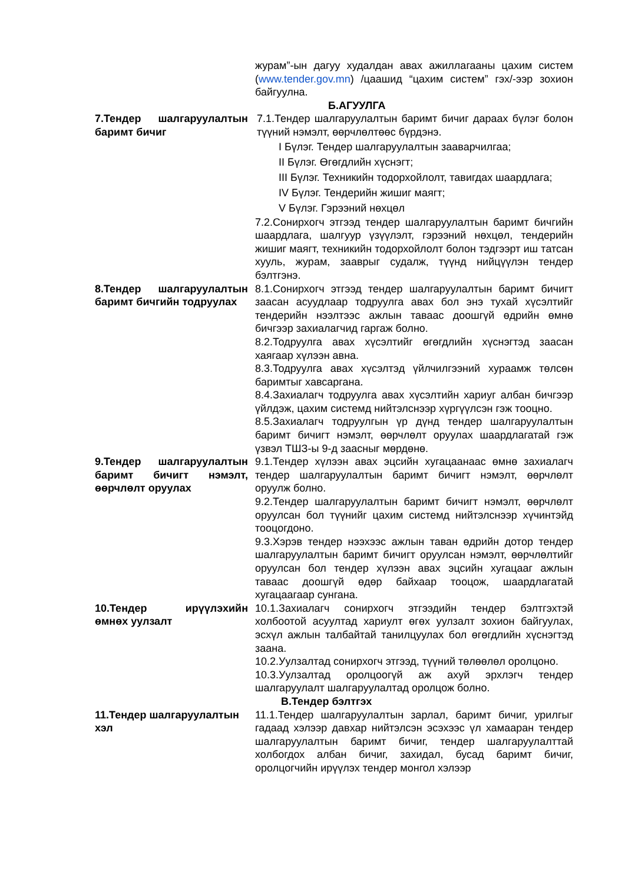журам”-ын дагуу худалдан авах ажиллагааны цахим систем (www.tender.gov.mn) /цаашид “цахим систем” гэх/-ээр зохион байгуулна.
Б.АГУУЛГА
7.Тендер шалгаруулалтын баримт бичиг
7.1.Тендер шалгаруулалтын баримт бичиг дараах бүлэг болон түүний нэмэлт, өөрчлөлтөөс бүрдэнэ.
I Бүлэг. Тендер шалгаруулалтын зааварчилгаа;
II Бүлэг. Өгөгдлийн хүснэгт;
III Бүлэг. Техникийн тодорхойлолт, тавигдах шаардлага;
IV Бүлэг. Тендерийн жишиг маягт;
V Бүлэг. Гэрээний нөхцөл
7.2.Сонирхогч этгээд тендер шалгаруулалтын баримт бичгийн шаардлага, шалгуур үзүүлэлт, гэрээний нөхцөл, тендерийн жишиг маягт, техникийн тодорхойлолт болон тэдгээрт иш татсан хууль, журам, зааврыг судалж, түүнд нийцүүлэн тендер бэлтгэнэ.
8.Тендер шалгаруулалтын баримт бичгийн тодруулах
8.1.Сонирхогч этгээд тендер шалгаруулалтын баримт бичигт заасан асуудлаар тодруулга авах бол энэ тухай хүсэлтийг тендерийн нээлтээс ажлын тавааc доошгүй өдрийн өмнө бичгээр захиалагчид гаргаж болно.
8.2.Тодруулга авах хүсэлтийг өгөгдлийн хүснэгтэд заасан хаягаар хүлээн авна.
8.3.Тодруулга авах хүсэлтэд үйлчилгээний хураамж төлсөн баримтыг хавсаргана.
8.4.Захиалагч тодруулга авах хүсэлтийн хариуг албан бичгээр үйлдэж, цахим системд нийтэлснээр хүргүүлсэн гэж тооцно.
8.5.Захиалагч тодруулгын үр дүнд тендер шалгаруулалтын баримт бичигт нэмэлт, өөрчлөлт оруулах шаардлагатай гэж үзвэл ТШЗ-ы 9-д заасныг мөрдөнө.
9.Тендер шалгаруулалтын баримт бичигт нэмэлт, өөрчлөлт оруулах
9.1.Тендер хүлээн авах эцсийн хугацаанаас өмнө захиалагч тендер шалгаруулалтын баримт бичигт нэмэлт, өөрчлөлт оруулж болно.
9.2.Тендер шалгаруулалтын баримт бичигт нэмэлт, өөрчлөлт оруулсан бол түүнийг цахим системд нийтэлснээр хүчинтэйд тооцогдоно.
9.3.Хэрэв тендер нээхээс ажлын таван өдрийн дотор тендер шалгаруулалтын баримт бичигт оруулсан нэмэлт, өөрчлөлтийг оруулсан бол тендер хүлээн авах эцсийн хугацааг ажлын тавааc доошгүй өдөр байхаар тооцож, шаардлагатай хугацаагаар сунгана.
10.Тендер ирүүлэхийн өмнөх уулзалт
10.1.Захиалагч сонирхогч этгээдийн тендер бэлтгэхтэй холбоотой асуултад хариулт өгөх уулзалт зохион байгуулах, эсхүл ажлын талбайтай танилцуулах бол өгөгдлийн хүснэгтэд заана.
10.2.Уулзалтад сонирхогч этгээд, түүний төлөөлөл оролцоно.
10.3.Уулзалтад оролцоогүй аж ахуй эрхлэгч тендер шалгаруулалт шалгаруулалтад оролцож болно.
В.Тендер бэлтгэх
11.Тендер шалгаруулалтын хэл
11.1.Тендер шалгаруулалтын зарлал, баримт бичиг, урилгыг гадаад хэлээр давхар нийтэлсэн эсэхээс үл хамааран тендер шалгаруулалтын баримт бичиг, тендер шалгаруулалттай холбогдох албан бичиг, захидал, бусад баримт бичиг, оролцогчийн ирүүлэх тендер монгол хэлээр